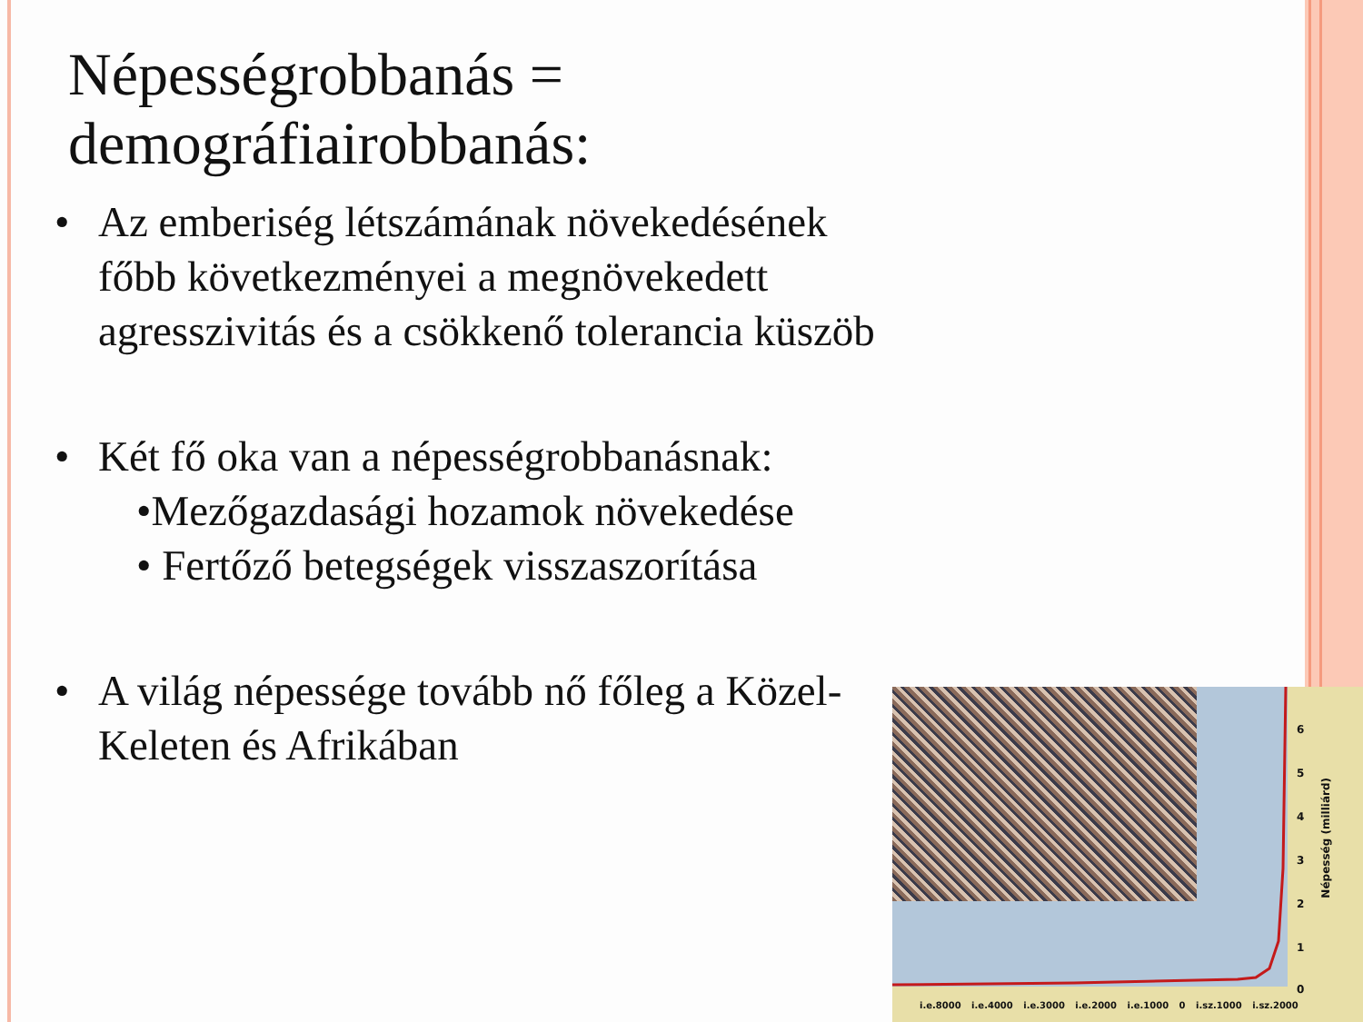Népességrobbanás =
demográfiairobbanás:
• Az emberiség létszámának növekedésének főbb következményei a megnövekedett agresszivitás és a csökkenő tolerancia küszöb
• Két fő oka van a népességrobbanásnak:
•Mezőgazdasági hozamok növekedése
• Fertőző betegségek visszaszorítása
• A világ népessége tovább nő főleg a Közel- Keleten és Afrikában
6
5
4
3
2
1
0
Népesség (milliárd)
i.e.8000 i.e.4000 i.e.3000 i.e.2000 i.e.1000 0 i.sz.1000 i.sz.2000